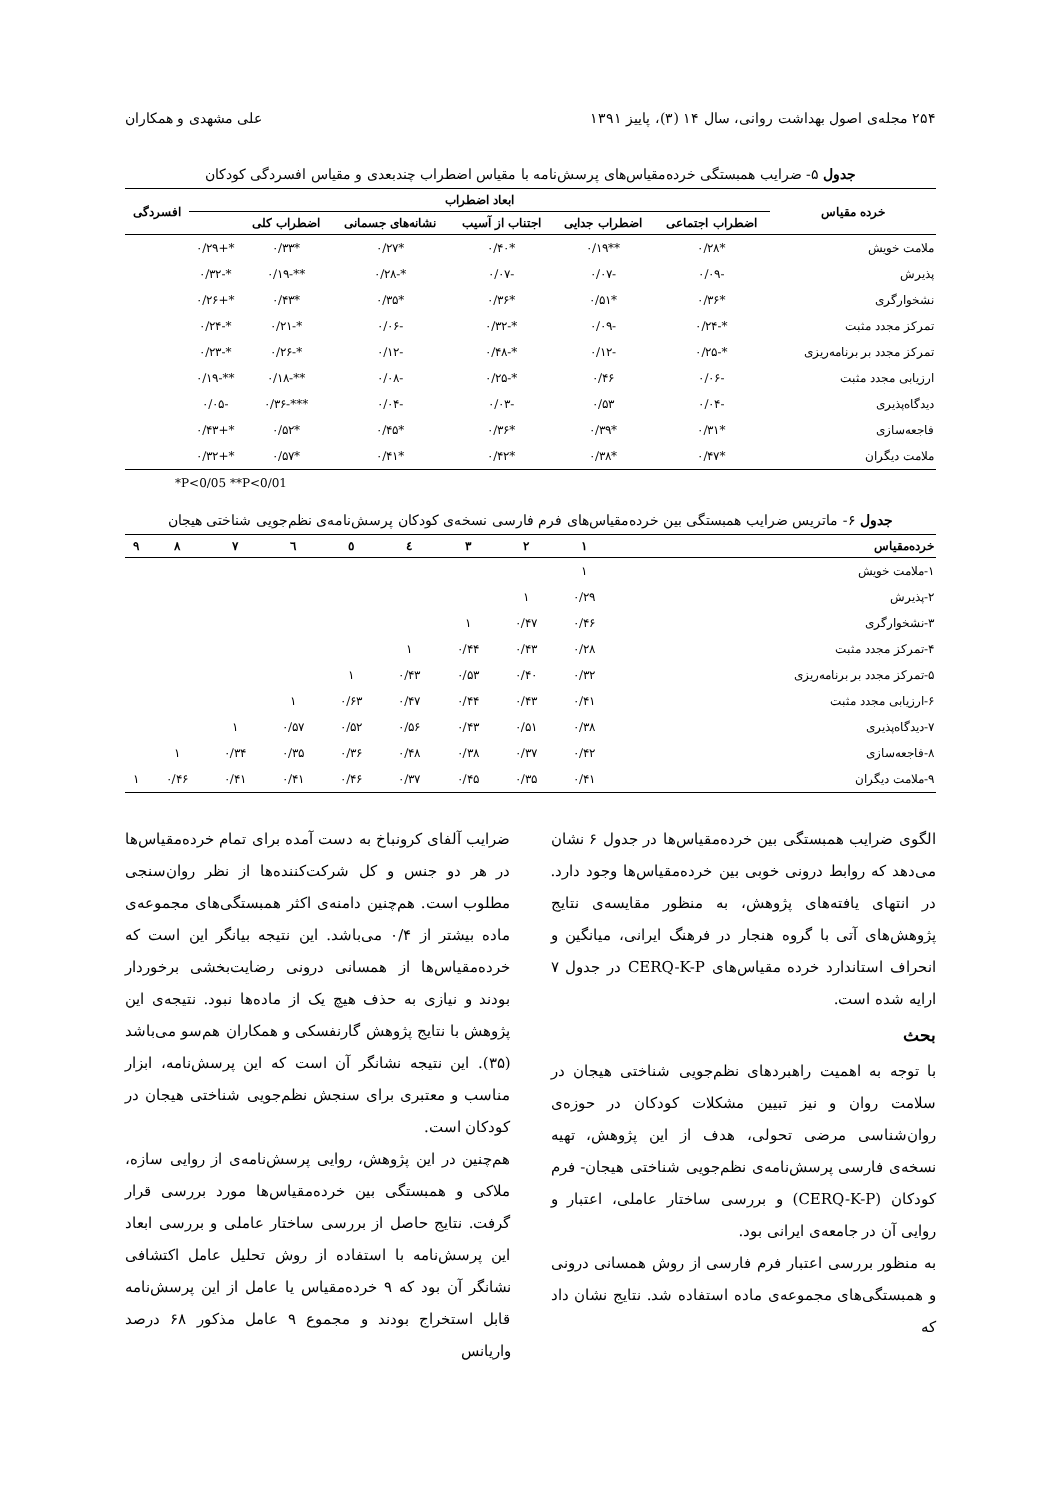۲۵۴ مجله‌ی اصول بهداشت روانی، سال ۱۴ (۳)، پاییز ۱۳۹۱ علی مشهدی و همکاران
جدول ۵- ضرایب همبستگی خرده‌مقیاس‌های پرسش‌نامه با مقیاس اضطراب چندبعدی و مقیاس افسردگی کودکان
| خرده مقیاس | ابعاد اضطراب | | | | | | افسردگی |
| --- | --- | --- | --- | --- | --- | --- | --- |
| | اضطراب اجتماعی | اضطراب جدایی | اجتناب از آسیب | نشانه‌های جسمانی | اضطراب کلی | | |
| ملامت خویش | *۰/۲۸ | **۰/۱۹ | *۰/۴۰ | *۰/۲۷ | *۰/۳۳ | *+۰/۲۹ | |
| پذیرش | -۰/۰۹ | -۰/۰۷ | -۰/۰۷ | *-۰/۲۸ | **-۰/۱۹ | *-۰/۳۲ | |
| نشخوارگری | *۰/۳۶ | *۰/۵۱ | *۰/۳۶ | *۰/۳۵ | *۰/۴۳ | *+۰/۲۶ | |
| تمرکز مجدد مثبت | *-۰/۲۴ | -۰/۰۹ | *-۰/۳۲ | -۰/۰۶ | *-۰/۲۱ | *-۰/۲۴ | |
| تمرکز مجدد بر برنامه‌ریزی | *-۰/۲۵ | -۰/۱۲ | *-۰/۴۸ | -۰/۱۲ | *-۰/۲۶ | *-۰/۲۳ | |
| ارزیابی مجدد مثبت | -۰/۰۶ | ۰/۴۶ | *-۰/۲۵ | -۰/۰۸ | **-۰/۱۸ | **-۰/۱۹ | |
| دیدگاه‌پذیری | -۰/۰۴ | ۰/۵۳ | -۰/۰۳ | -۰/۰۴ | ***-۰/۳۶ | -۰/۰۵ | |
| فاجعه‌سازی | *۰/۳۱ | *۰/۳۹ | *۰/۳۶ | *۰/۴۵ | *۰/۵۲ | *+۰/۴۳ | |
| ملامت دیگران | *۰/۴۷ | *۰/۳۸ | *۰/۴۲ | *۰/۴۱ | *۰/۵۷ | *+۰/۳۲ | |
*P<0/05 **P<0/01
جدول ۶- ماتریس ضرایب همبستگی بین خرده‌مقیاس‌های فرم فارسی نسخه‌ی کودکان پرسش‌نامه‌ی نظم‌جویی شناختی هیجان
| خرده‌مقیاس | ۱ | ۲ | ۳ | ٤ | ٥ | ٦ | ۷ | ۸ | ۹ |
| --- | --- | --- | --- | --- | --- | --- | --- | --- | --- |
| ۱-ملامت خویش | ۱ | | | | | | | | |
| ۲-پذیرش | ۰/۲۹ | ۱ | | | | | | | |
| ۳-نشخوارگری | ۰/۴۶ | ۰/۴۷ | ۱ | | | | | | |
| ۴-تمرکز مجدد مثبت | ۰/۲۸ | ۰/۴۳ | ۰/۴۴ | ۱ | | | | | |
| ۵-تمرکز مجدد بر برنامه‌ریزی | ۰/۳۲ | ۰/۴۰ | ۰/۵۳ | ۰/۴۳ | ۱ | | | | |
| ۶-ارزیابی مجدد مثبت | ۰/۴۱ | ۰/۴۳ | ۰/۴۴ | ۰/۴۷ | ۰/۶۳ | ۱ | | | |
| ۷-دیدگاه‌پذیری | ۰/۳۸ | ۰/۵۱ | ۰/۴۳ | ۰/۵۶ | ۰/۵۲ | ۰/۵۷ | ۱ | | |
| ۸-فاجعه‌سازی | ۰/۴۲ | ۰/۳۷ | ۰/۳۸ | ۰/۴۸ | ۰/۳۶ | ۰/۳۵ | ۰/۳۴ | ۱ | |
| ۹-ملامت دیگران | ۰/۴۱ | ۰/۳۵ | ۰/۴۵ | ۰/۳۷ | ۰/۴۶ | ۰/۴۱ | ۰/۴۱ | ۰/۴۶ | ۱ |
الگوی ضرایب همبستگی بین خرده‌مقیاس‌ها در جدول ۶ نشان می‌دهد که روابط درونی خوبی بین خرده‌مقیاس‌ها وجود دارد. در انتهای یافته‌های پژوهش، به منظور مقایسه‌ی نتایج پژوهش‌های آتی با گروه هنجار در فرهنگ ایرانی، میانگین و انحراف استاندارد خرده مقیاس‌های CERQ-K-P در جدول ۷ ارایه شده است.
بحث
با توجه به اهمیت راهبردهای نظم‌جویی شناختی هیجان در سلامت روان و نیز تبیین مشکلات کودکان در حوزه‌ی روان‌شناسی مرضی تحولی، هدف از این پژوهش، تهیه نسخه‌ی فارسی پرسش‌نامه‌ی نظم‌جویی شناختی هیجان- فرم کودکان (CERQ-K-P) و بررسی ساختار عاملی، اعتبار و روایی آن در جامعه‌ی ایرانی بود.
به منظور بررسی اعتبار فرم فارسی از روش همسانی درونی و همبستگی‌های مجموعه‌ی ماده استفاده شد. نتایج نشان داد که
ضرایب آلفای کرونباخ به دست آمده برای تمام خرده‌مقیاس‌ها در هر دو جنس و کل شرکت‌کننده‌ها از نظر روان‌سنجی مطلوب است. هم‌چنین دامنه‌ی اکثر همبستگی‌های مجموعه‌ی ماده بیشتر از ۰/۴ می‌باشد. این نتیجه بیانگر این است که خرده‌مقیاس‌ها از همسانی درونی رضایت‌بخشی برخوردار بودند و نیازی به حذف هیچ یک از ماده‌ها نبود. نتیجه‌ی این پژوهش با نتایج پژوهش گارنفسکی و همکاران هم‌سو می‌باشد (۳۵). این نتیجه نشانگر آن است که این پرسش‌نامه، ابزار مناسب و معتبری برای سنجش نظم‌جویی شناختی هیجان در کودکان است.
هم‌چنین در این پژوهش، روایی پرسش‌نامه‌ی از روایی سازه، ملاکی و همبستگی بین خرده‌مقیاس‌ها مورد بررسی قرار گرفت. نتایج حاصل از بررسی ساختار عاملی و بررسی ابعاد این پرسش‌نامه با استفاده از روش تحلیل عامل اکتشافی نشانگر آن بود که ۹ خرده‌مقیاس یا عامل از این پرسش‌نامه قابل استخراج بودند و مجموع ۹ عامل مذکور ۶۸ درصد واریانس